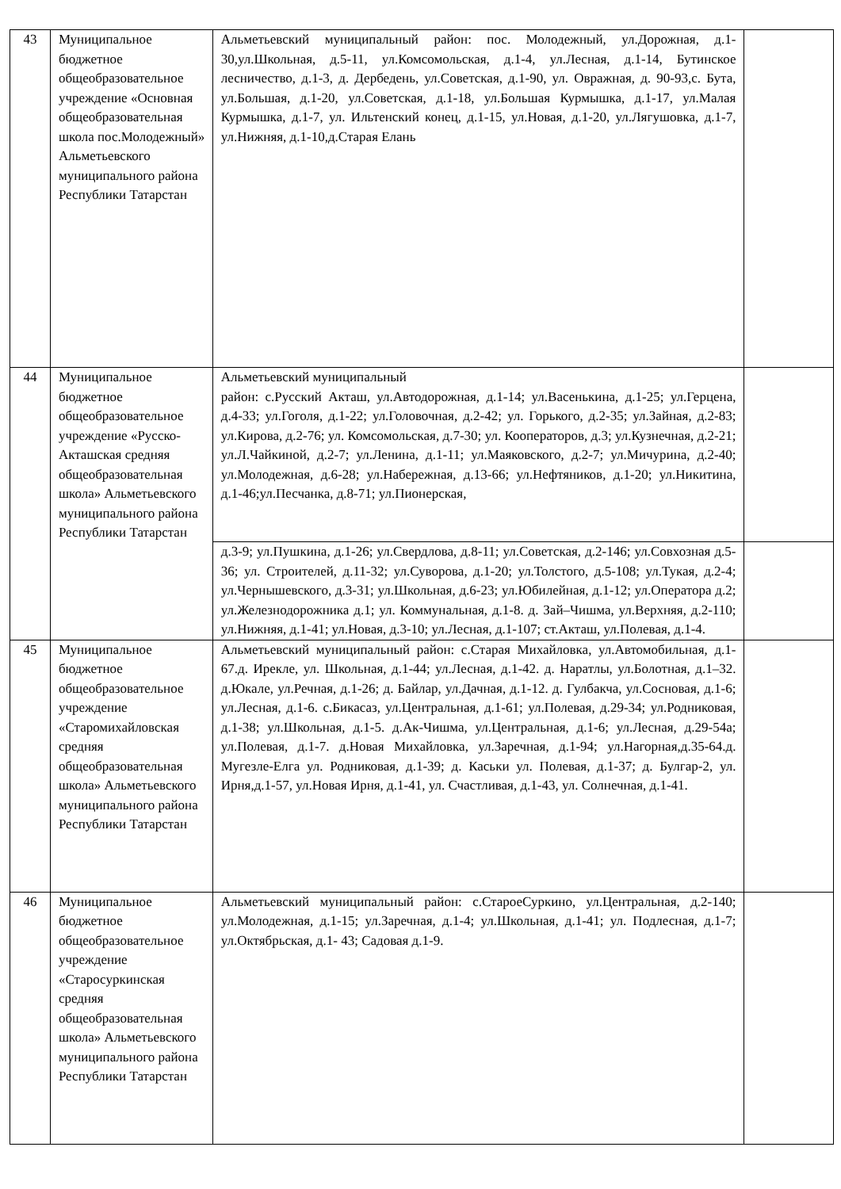| 43 | Муниципальное бюджетное общеобразовательное учреждение «Основная общеобразовательная школа пос.Молодежный» Альметьевского муниципального района Республики Татарстан | Альметьевский муниципальный район: пос. Молодежный, ул.Дорожная, д.1-30,ул.Школьная, д.5-11, ул.Комсомольская, д.1-4, ул.Лесная, д.1-14, Бутинское лесничество, д.1-3, д. Дербедень, ул.Советская, д.1-90, ул. Овражная, д. 90-93,с. Бута, ул.Большая, д.1-20, ул.Советская, д.1-18, ул.Большая Курмышка, д.1-17, ул.Малая Курмышка, д.1-7, ул. Ильтенский конец, д.1-15, ул.Новая, д.1-20, ул.Лягушовка, д.1-7, ул.Нижняя, д.1-10,д.Старая Елань | |
| 44 | Муниципальное бюджетное общеобразовательное учреждение «Русско-Акташская средняя общеобразовательная школа» Альметьевского муниципального района Республики Татарстан | Альметьевский муниципальный район: с.Русский Акташ, ул.Автодорожная, д.1-14; ул.Васенькина, д.1-25; ул.Герцена, д.4-33; ул.Гоголя, д.1-22; ул.Головочная, д.2-42; ул. Горького, д.2-35; ул.Зайная, д.2-83; ул.Кирова, д.2-76; ул. Комсомольская, д.7-30; ул. Кооператоров, д.3; ул.Кузнечная, д.2-21; ул.Л.Чайкиной, д.2-7; ул.Ленина, д.1-11; ул.Маяковского, д.2-7; ул.Мичурина, д.2-40; ул.Молодежная, д.6-28; ул.Набережная, д.13-66; ул.Нефтяников, д.1-20; ул.Никитина, д.1-46;ул.Песчанка, д.8-71; ул.Пионерская, | |
| | | д.3-9; ул.Пушкина, д.1-26; ул.Свердлова, д.8-11; ул.Советская, д.2-146; ул.Совхозная д.5-36; ул. Строителей, д.11-32; ул.Суворова, д.1-20; ул.Толстого, д.5-108; ул.Тукая, д.2-4; ул.Чернышевского, д.3-31; ул.Школьная, д.6-23; ул.Юбилейная, д.1-12; ул.Оператора д.2; ул.Железнодорожника д.1; ул. Коммунальная, д.1-8. д. Зай–Чишма, ул.Верхняя, д.2-110; ул.Нижняя, д.1-41; ул.Новая, д.3-10; ул.Лесная, д.1-107; ст.Акташ, ул.Полевая, д.1-4. | |
| 45 | Муниципальное бюджетное общеобразовательное учреждение «Старомихайловская средняя общеобразовательная школа» Альметьевского муниципального района Республики Татарстан | Альметьевский муниципальный район: с.Старая Михайловка, ул.Автомобильная, д.1-67.д. Ирекле, ул. Школьная, д.1-44; ул.Лесная, д.1-42. д. Наратлы, ул.Болотная, д.1–32. д.Юкале, ул.Речная, д.1-26; д. Байлар, ул.Дачная, д.1-12. д. Гулбакча, ул.Сосновая, д.1-6; ул.Лесная, д.1-6. с.Бикасаз, ул.Центральная, д.1-61; ул.Полевая, д.29-34; ул.Родниковая, д.1-38; ул.Школьная, д.1-5. д.Ак-Чишма, ул.Центральная, д.1-6; ул.Лесная, д.29-54а; ул.Полевая, д.1-7. д.Новая Михайловка, ул.Заречная, д.1-94; ул.Нагорная,д.35-64.д. Мугезле-Елга ул. Родниковая, д.1-39; д. Каськи ул. Полевая, д.1-37; д. Булгар-2, ул. Ирня,д.1-57, ул.Новая Ирня, д.1-41, ул. Счастливая, д.1-43, ул. Солнечная, д.1-41. | |
| 46 | Муниципальное бюджетное общеобразовательное учреждение «Старосуркинская средняя общеобразовательная школа» Альметьевского муниципального района Республики Татарстан | Альметьевский муниципальный район: с.СтароеСуркино, ул.Центральная, д.2-140; ул.Молодежная, д.1-15; ул.Заречная, д.1-4; ул.Школьная, д.1-41; ул. Подлесная, д.1-7; ул.Октябрьская, д.1- 43; Садовая д.1-9. | |